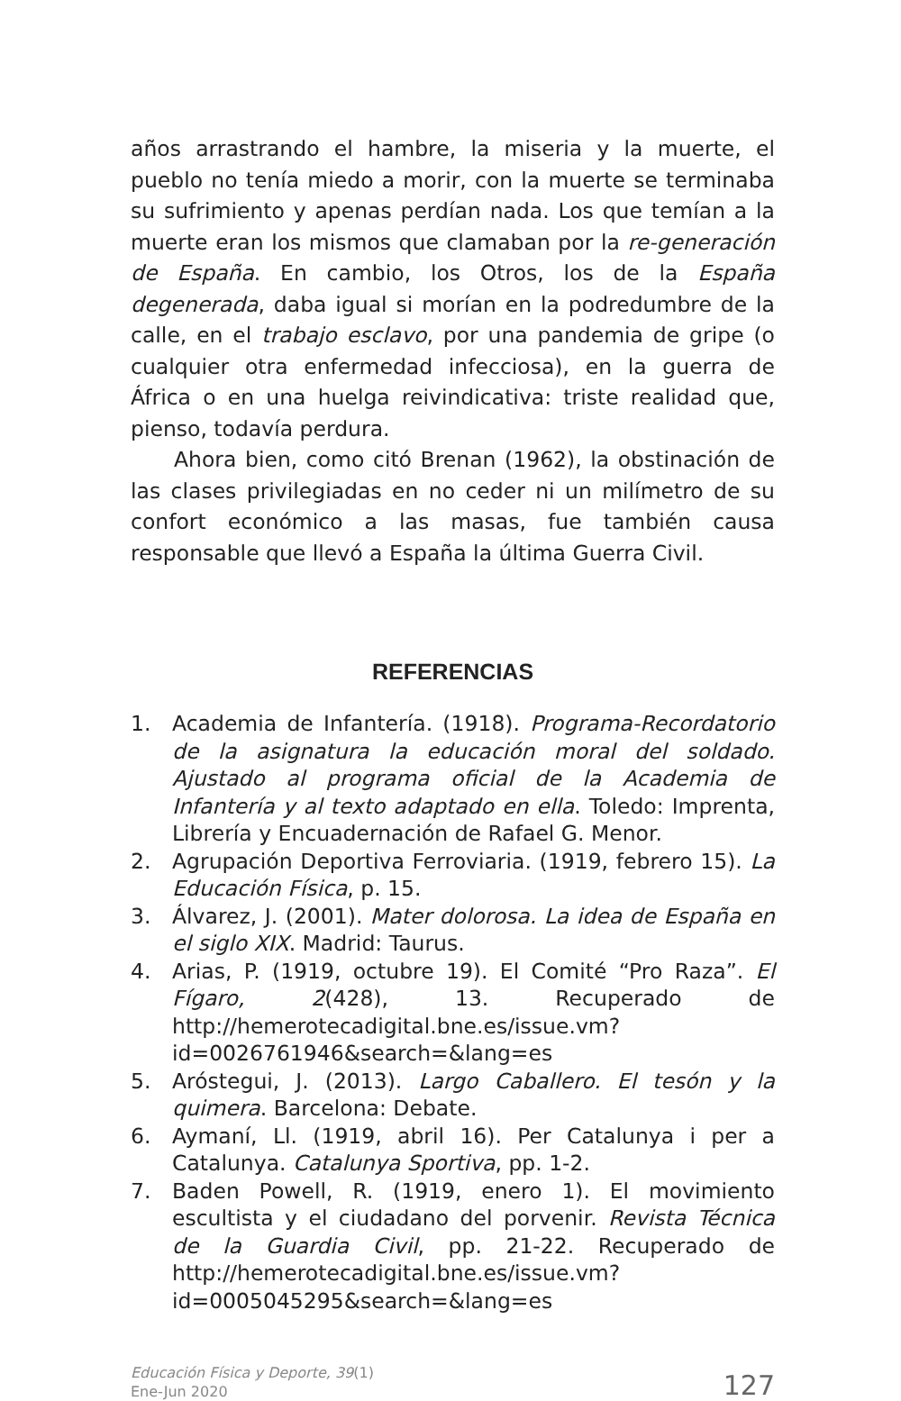años arrastrando el hambre, la miseria y la muerte, el pueblo no tenía miedo a morir, con la muerte se terminaba su sufrimiento y apenas perdían nada. Los que temían a la muerte eran los mismos que clamaban por la re-generación de España. En cambio, los Otros, los de la España degenerada, daba igual si morían en la podredumbre de la calle, en el trabajo esclavo, por una pandemia de gripe (o cualquier otra enfermedad infecciosa), en la guerra de África o en una huelga reivindicativa: triste realidad que, pienso, todavía perdura.
Ahora bien, como citó Brenan (1962), la obstinación de las clases privilegiadas en no ceder ni un milímetro de su confort económico a las masas, fue también causa responsable que llevó a España la última Guerra Civil.
REFERENCIAS
1. Academia de Infantería. (1918). Programa-Recordatorio de la asignatura la educación moral del soldado. Ajustado al programa oficial de la Academia de Infantería y al texto adaptado en ella. Toledo: Imprenta, Librería y Encuadernación de Rafael G. Menor.
2. Agrupación Deportiva Ferroviaria. (1919, febrero 15). La Educación Física, p. 15.
3. Álvarez, J. (2001). Mater dolorosa. La idea de España en el siglo XIX. Madrid: Taurus.
4. Arias, P. (1919, octubre 19). El Comité “Pro Raza”. El Fígaro, 2(428), 13. Recuperado de http://hemerotecadigital.bne.es/issue.vm?id=0026761946&search=&lang=es
5. Aróstegui, J. (2013). Largo Caballero. El tesón y la quimera. Barcelona: Debate.
6. Aymaní, Ll. (1919, abril 16). Per Catalunya i per a Catalunya. Catalunya Sportiva, pp. 1-2.
7. Baden Powell, R. (1919, enero 1). El movimiento escultista y el ciudadano del porvenir. Revista Técnica de la Guardia Civil, pp. 21-22. Recuperado de http://hemerotecadigital.bne.es/issue.vm?id=0005045295&search=&lang=es
Educación Física y Deporte, 39(1)
Ene-Jun 2020
127